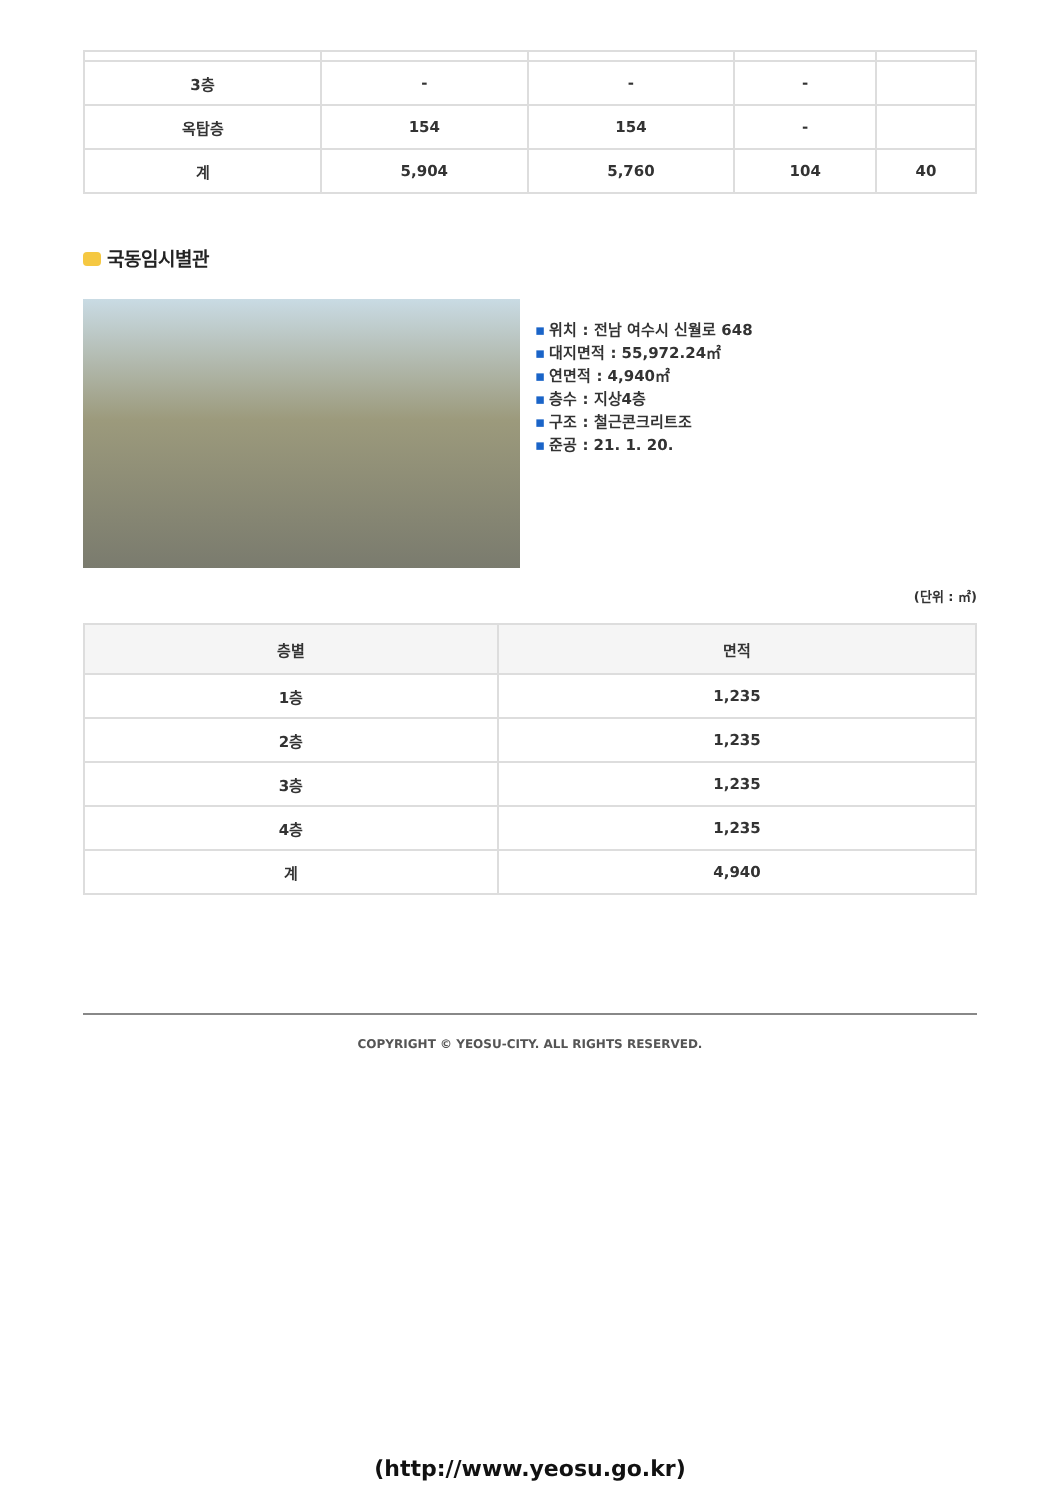| 3층 | - | - | - | |
| 옥탑층 | 154 | 154 | - | |
| 계 | 5,904 | 5,760 | 104 | 40 |
국동임시별관
▪ 위치 : 전남 여수시 신월로 648
▪ 대지면적 : 55,972.24㎡
▪ 연면적 : 4,940㎡
▪ 층수 : 지상4층
▪ 구조 : 철근콘크리트조
▪ 준공 : 21. 1. 20.
(단위 : ㎡)
| 층별 | 면적 |
| --- | --- |
| 1층 | 1,235 |
| 2층 | 1,235 |
| 3층 | 1,235 |
| 4층 | 1,235 |
| 계 | 4,940 |
COPYRIGHT © YEOSU-CITY. ALL RIGHTS RESERVED.
(http://www.yeosu.go.kr)